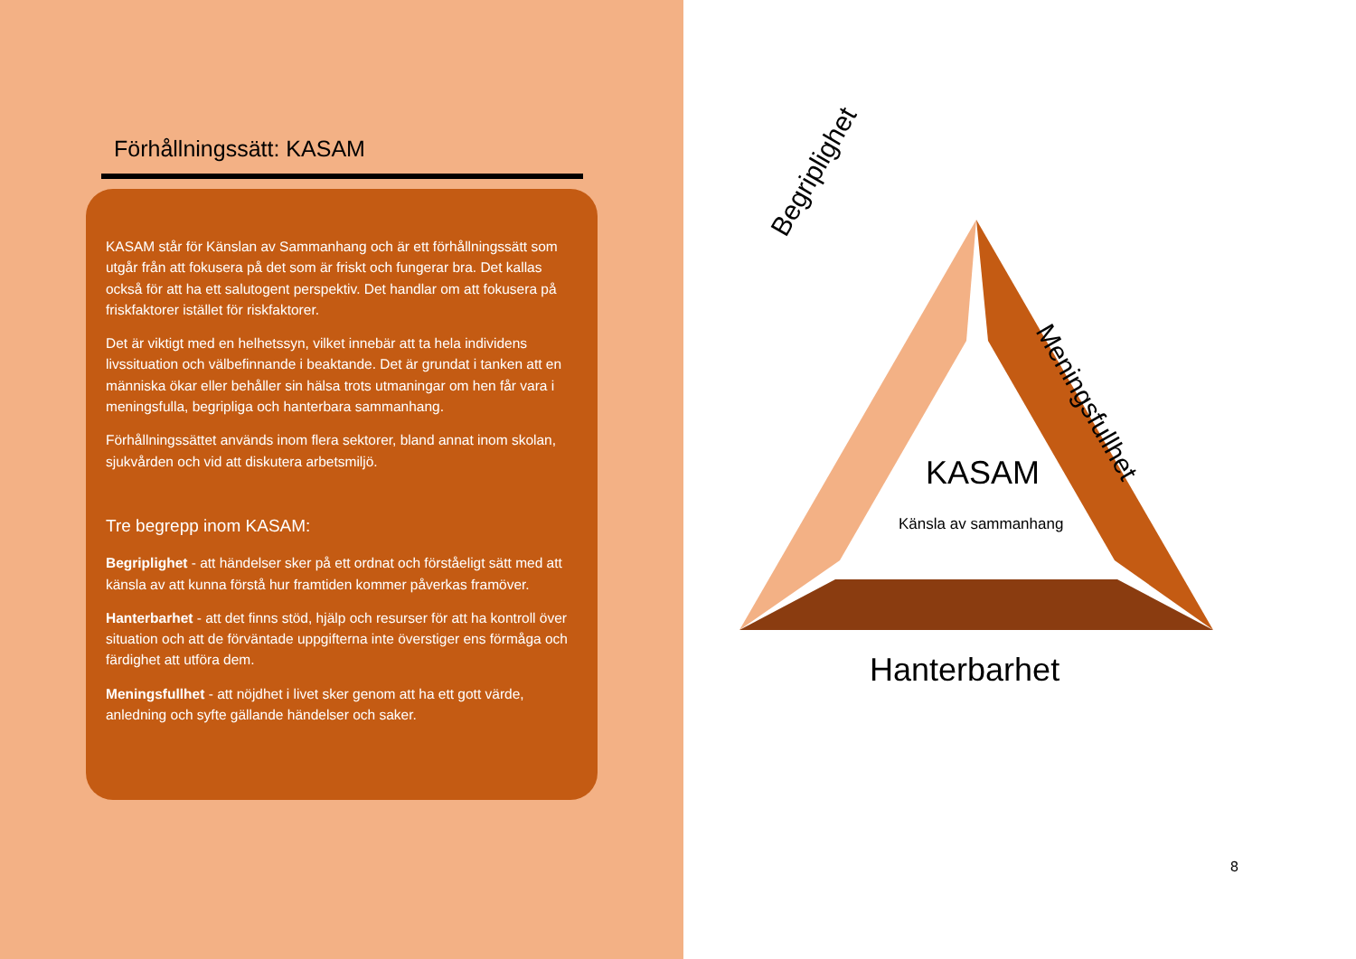Förhållningssätt: KASAM
KASAM står för Känslan av Sammanhang och är ett förhållningssätt som utgår från att fokusera på det som är friskt och fungerar bra. Det kallas också för att ha ett salutogent perspektiv. Det handlar om att fokusera på friskfaktorer istället för riskfaktorer.
Det är viktigt med en helhetssyn, vilket innebär att ta hela individens livssituation och välbefinnande i beaktande. Det är grundat i tanken att en människa ökar eller behåller sin hälsa trots utmaningar om hen får vara i meningsfulla, begripliga och hanterbara sammanhang.
Förhållningssättet används inom flera sektorer, bland annat inom skolan, sjukvården och vid att diskutera arbetsmiljö.
Tre begrepp inom KASAM:
Begriplighet - att händelser sker på ett ordnat och förståeligt sätt med att känsla av att kunna förstå hur framtiden kommer påverkas framöver.
Hanterbarhet - att det finns stöd, hjälp och resurser för att ha kontroll över situation och att de förväntade uppgifterna inte överstiger ens förmåga och färdighet att utföra dem.
Meningsfullhet - att nöjdhet i livet sker genom att ha ett gott värde, anledning och syfte gällande händelser och saker.
Begriplighet
Meningsfullhet
KASAM
Känsla av sammanhang
Hanterbarhet
8